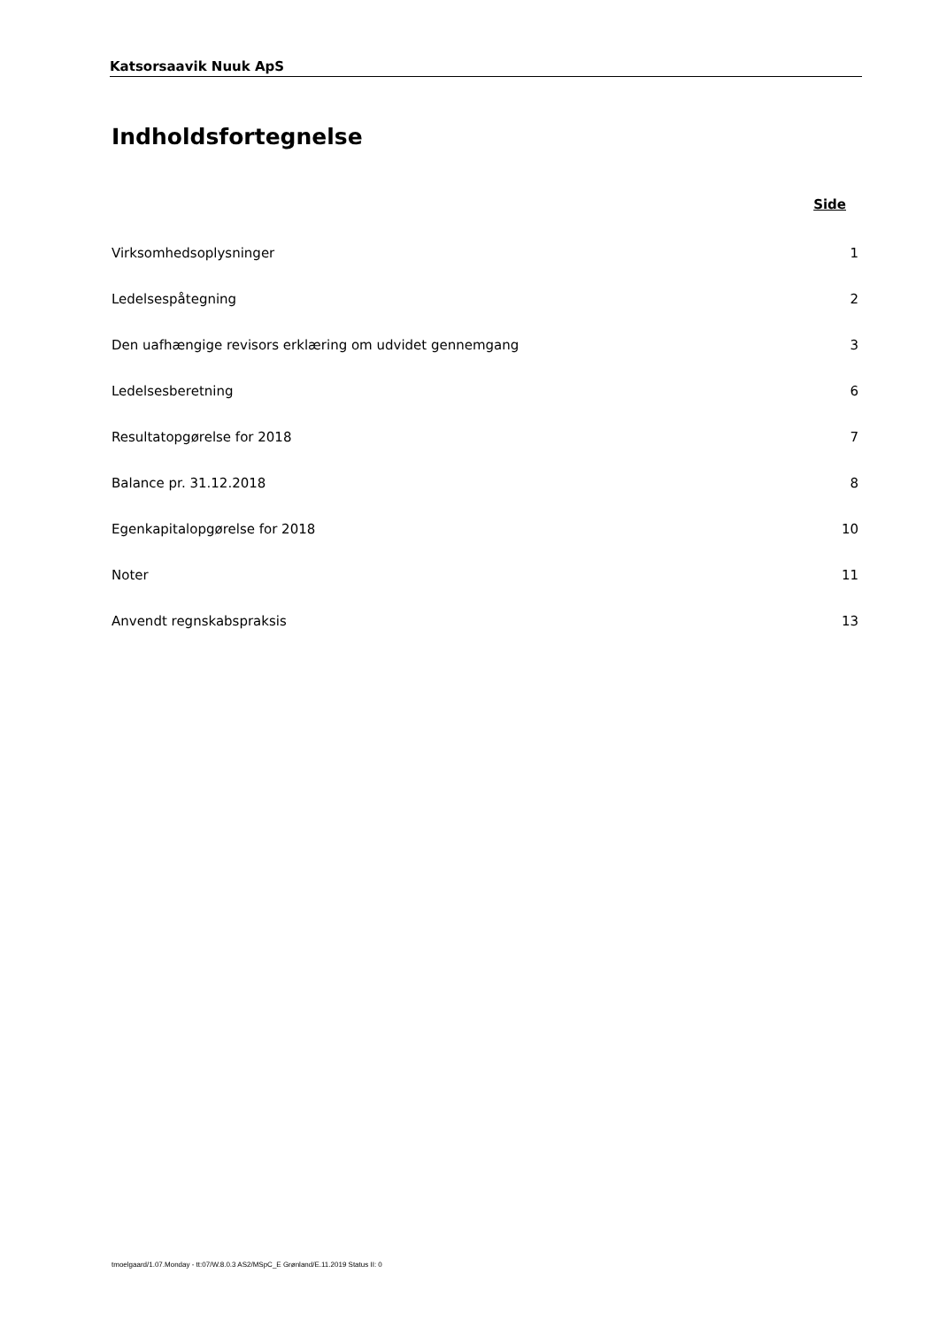Katsorsaavik Nuuk ApS
Indholdsfortegnelse
Side
Virksomhedsoplysninger 1
Ledelsespåtegning 2
Den uafhængige revisors erklæring om udvidet gennemgang 3
Ledelsesberetning 6
Resultatopgørelse for 2018 7
Balance pr. 31.12.2018 8
Egenkapitalopgørelse for 2018 10
Noter 11
Anvendt regnskabspraksis 13
tmoelgaard/1.07.Monday - tt:07/W.8.0.3 AS2/MSpC_E Grønland/E.11.2019 Status II: 0